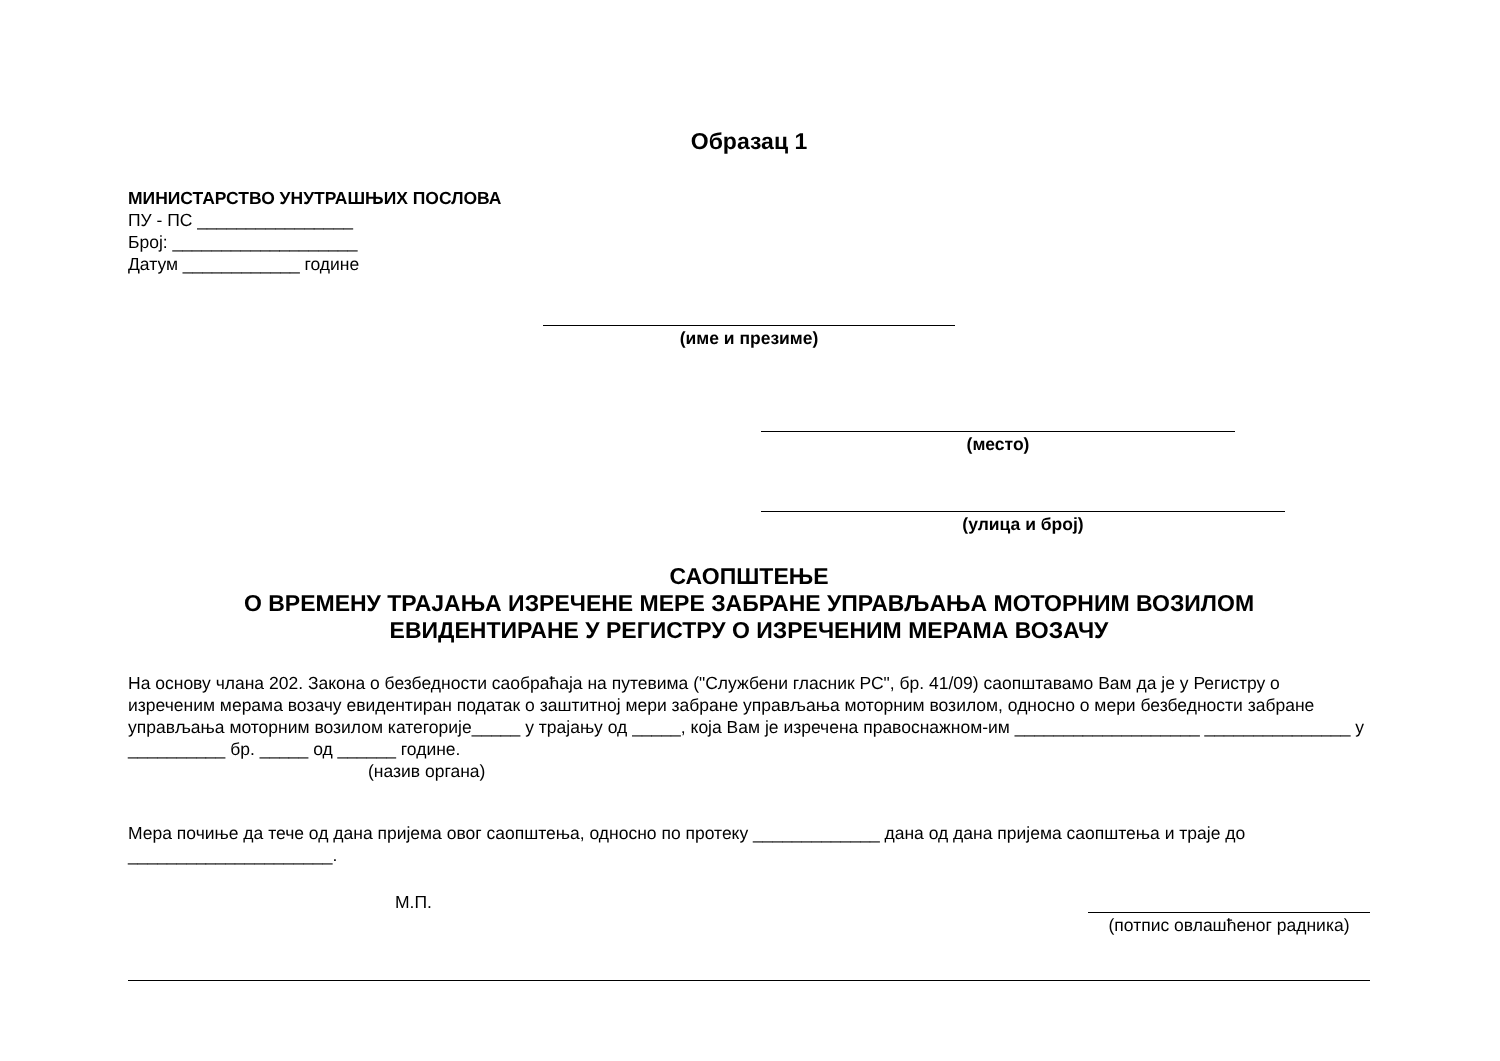Образац 1
МИНИСТАРСТВО УНУТРАШЊИХ ПОСЛОВА
ПУ - ПС ________________
Број: ___________________
Датум ____________ године
(име и презиме)
(место)
(улица и број)
САОПШТЕЊЕ
О ВРЕМЕНУ ТРАЈАЊА ИЗРЕЧЕНЕ МЕРЕ ЗАБРАНЕ УПРАВЉАЊА МОТОРНИМ ВОЗИЛОМ
ЕВИДЕНТИРАНЕ У РЕГИСТРУ О ИЗРЕЧЕНИМ МЕРАМА ВОЗАЧУ
На основу члана 202. Закона о безбедности саобраћаја на путевима ("Службени гласник РС", бр. 41/09) саопштавамо Вам да је у Регистру о изреченим мерама возачу евидентиран податак о заштитној мери забране управљања моторним возилом, односно о мери безбедности забране управљања моторним возилом категорије_____ у трајању од _____, која Вам је изречена правоснажном-им ___________________ _______________ у __________ бр. _____ од ______ године.
(назив органа)
Мера почиње да тече од дана пријема овог саопштења, односно по протеку _____________ дана од дана пријема саопштења и траје до _____________________.
М.П.
(потпис овлашћеног радника)